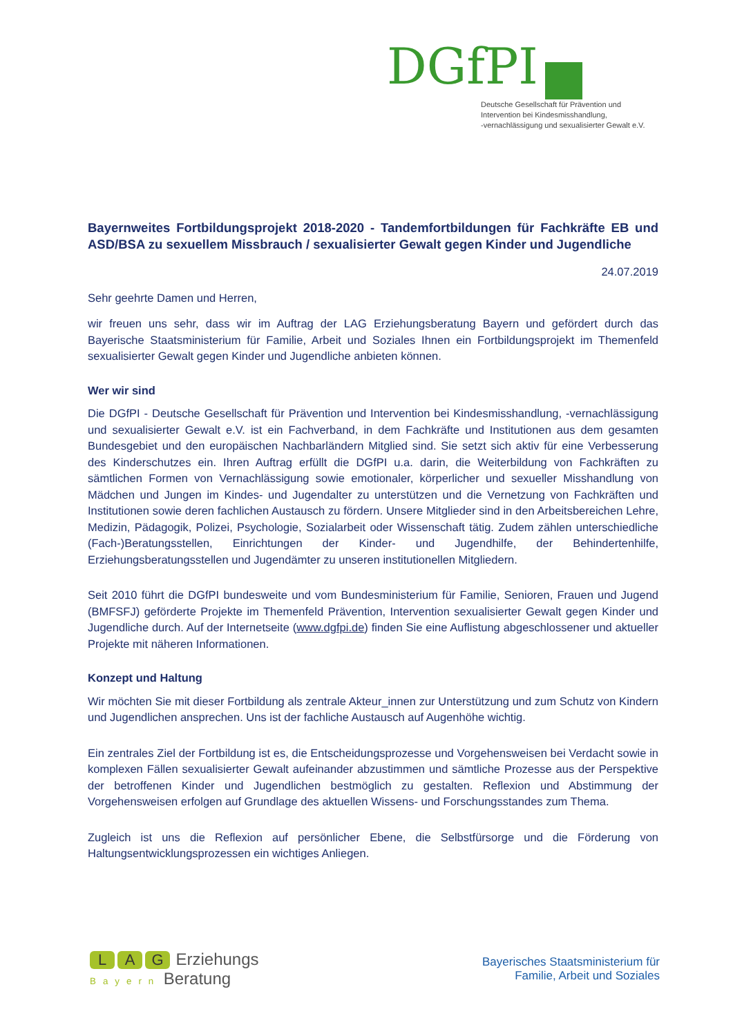DGfPI
Deutsche Gesellschaft für Prävention und
Intervention bei Kindesmisshandlung,
-vernachlässigung und sexualisierter Gewalt e.V.
Bayernweites Fortbildungsprojekt 2018-2020 - Tandemfortbildungen für Fachkräfte EB und ASD/BSA zu sexuellem Missbrauch / sexualisierter Gewalt gegen Kinder und Jugendliche
24.07.2019
Sehr geehrte Damen und Herren,
wir freuen uns sehr, dass wir im Auftrag der LAG Erziehungsberatung Bayern und gefördert durch das Bayerische Staatsministerium für Familie, Arbeit und Soziales Ihnen ein Fortbildungsprojekt im Themenfeld sexualisierter Gewalt gegen Kinder und Jugendliche anbieten können.
Wer wir sind
Die DGfPI - Deutsche Gesellschaft für Prävention und Intervention bei Kindesmisshandlung, -vernachlässigung und sexualisierter Gewalt e.V. ist ein Fachverband, in dem Fachkräfte und Institutionen aus dem gesamten Bundesgebiet und den europäischen Nachbarländern Mitglied sind. Sie setzt sich aktiv für eine Verbesserung des Kinderschutzes ein. Ihren Auftrag erfüllt die DGfPI u.a. darin, die Weiterbildung von Fachkräften zu sämtlichen Formen von Vernachlässigung sowie emotionaler, körperlicher und sexueller Misshandlung von Mädchen und Jungen im Kindes- und Jugendalter zu unterstützen und die Vernetzung von Fachkräften und Institutionen sowie deren fachlichen Austausch zu fördern. Unsere Mitglieder sind in den Arbeitsbereichen Lehre, Medizin, Pädagogik, Polizei, Psychologie, Sozialarbeit oder Wissenschaft tätig. Zudem zählen unterschiedliche (Fach-)Beratungsstellen, Einrichtungen der Kinder- und Jugendhilfe, der Behindertenhilfe, Erziehungsberatungsstellen und Jugendämter zu unseren institutionellen Mitgliedern.
Seit 2010 führt die DGfPI bundesweite und vom Bundesministerium für Familie, Senioren, Frauen und Jugend (BMFSFJ) geförderte Projekte im Themenfeld Prävention, Intervention sexualisierter Gewalt gegen Kinder und Jugendliche durch. Auf der Internetseite (www.dgfpi.de) finden Sie eine Auflistung abgeschlossener und aktueller Projekte mit näheren Informationen.
Konzept und Haltung
Wir möchten Sie mit dieser Fortbildung als zentrale Akteur_innen zur Unterstützung und zum Schutz von Kindern und Jugendlichen ansprechen. Uns ist der fachliche Austausch auf Augenhöhe wichtig.
Ein zentrales Ziel der Fortbildung ist es, die Entscheidungsprozesse und Vorgehensweisen bei Verdacht sowie in komplexen Fällen sexualisierter Gewalt aufeinander abzustimmen und sämtliche Prozesse aus der Perspektive der betroffenen Kinder und Jugendlichen bestmöglich zu gestalten. Reflexion und Abstimmung der Vorgehensweisen erfolgen auf Grundlage des aktuellen Wissens- und Forschungsstandes zum Thema.
Zugleich ist uns die Reflexion auf persönlicher Ebene, die Selbstfürsorge und die Förderung von Haltungsentwicklungsprozessen ein wichtiges Anliegen.
L A G Erziehungs
Bayern Beratung
Bayerisches Staatsministerium für
Familie, Arbeit und Soziales